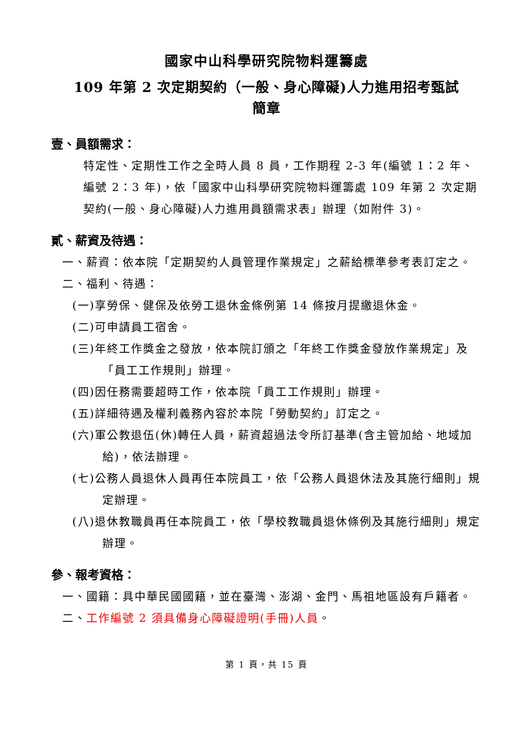國家中山科學研究院物料運籌處
109 年第 2 次定期契約（一般、身心障礙)人力進用招考甄試
簡章
壹、員額需求：
特定性、定期性工作之全時人員 8 員，工作期程 2-3 年(編號 1：2 年、編號 2：3 年)，依「國家中山科學研究院物料運籌處 109 年第 2 次定期契約(一般、身心障礙)人力進用員額需求表」辦理（如附件 3)。
貳、薪資及待遇：
一、薪資：依本院「定期契約人員管理作業規定」之薪給標準參考表訂定之。
二、福利、待遇：
(一)享勞保、健保及依勞工退休金條例第 14 條按月提繳退休金。
(二)可申請員工宿舍。
(三)年終工作獎金之發放，依本院訂頒之「年終工作獎金發放作業規定」及「員工工作規則」辦理。
(四)因任務需要超時工作，依本院「員工工作規則」辦理。
(五)詳細待遇及權利義務內容於本院「勞動契約」訂定之。
(六)軍公教退伍(休)轉任人員，薪資超過法令所訂基準(含主管加給、地域加給)，依法辦理。
(七)公務人員退休人員再任本院員工，依「公務人員退休法及其施行細則」規定辦理。
(八)退休教職員再任本院員工，依「學校教職員退休條例及其施行細則」規定辦理。
參、報考資格：
一、國籍：具中華民國國籍，並在臺灣、澎湖、金門、馬祖地區設有戶籍者。
二、工作編號 2 須具備身心障礙證明(手冊)人員。
第 1 頁，共 15 頁